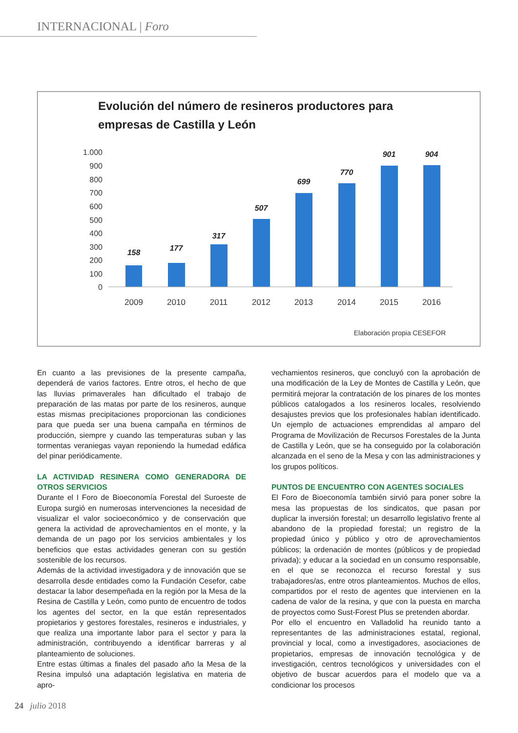INTERNACIONAL | Foro
Evolución del número de resineros productores para
empresas de Castilla y León
1.000
900
800
700
600
500
400
300
200
100
0
158
177
317
507
699
770
901
904
2009
2010
2011
2012
2013
2014
2015
2016
Elaboración propia CESEFOR
En cuanto a las previsiones de la presente campaña, dependerá de varios factores. Entre otros, el hecho de que las lluvias primaverales han dificultado el trabajo de preparación de las matas por parte de los resineros, aunque estas mismas precipitaciones proporcionan las condiciones para que pueda ser una buena campaña en términos de producción, siempre y cuando las temperaturas suban y las tormentas veraniegas vayan reponiendo la humedad edáfica del pinar periódicamente.
LA ACTIVIDAD RESINERA COMO GENERADORA DE OTROS SERVICIOS
Durante el I Foro de Bioeconomía Forestal del Suroeste de Europa surgió en numerosas intervenciones la necesidad de visualizar el valor socioeconómico y de conservación que genera la actividad de aprovechamientos en el monte, y la demanda de un pago por los servicios ambientales y los beneficios que estas actividades generan con su gestión sostenible de los recursos.
Además de la actividad investigadora y de innovación que se desarrolla desde entidades como la Fundación Cesefor, cabe destacar la labor desempeñada en la región por la Mesa de la Resina de Castilla y León, como punto de encuentro de todos los agentes del sector, en la que están representados propietarios y gestores forestales, resineros e industriales, y que realiza una importante labor para el sector y para la administración, contribuyendo a identificar barreras y al planteamiento de soluciones.
Entre estas últimas a finales del pasado año la Mesa de la Resina impulsó una adaptación legislativa en materia de apro-
vechamientos resineros, que concluyó con la aprobación de una modificación de la Ley de Montes de Castilla y León, que permitirá mejorar la contratación de los pinares de los montes públicos catalogados a los resineros locales, resolviendo desajustes previos que los profesionales habían identificado. Un ejemplo de actuaciones emprendidas al amparo del Programa de Movilización de Recursos Forestales de la Junta de Castilla y León, que se ha conseguido por la colaboración alcanzada en el seno de la Mesa y con las administraciones y los grupos políticos.
PUNTOS DE ENCUENTRO CON AGENTES SOCIALES
El Foro de Bioeconomía también sirvió para poner sobre la mesa las propuestas de los sindicatos, que pasan por duplicar la inversión forestal; un desarrollo legislativo frente al abandono de la propiedad forestal; un registro de la propiedad único y público y otro de aprovechamientos públicos; la ordenación de montes (públicos y de propiedad privada); y educar a la sociedad en un consumo responsable, en el que se reconozca el recurso forestal y sus trabajadores/as, entre otros planteamientos. Muchos de ellos, compartidos por el resto de agentes que intervienen en la cadena de valor de la resina, y que con la puesta en marcha de proyectos como Sust-Forest Plus se pretenden abordar.
Por ello el encuentro en Valladolid ha reunido tanto a representantes de las administraciones estatal, regional, provincial y local, como a investigadores, asociaciones de propietarios, empresas de innovación tecnológica y de investigación, centros tecnológicos y universidades con el objetivo de buscar acuerdos para el modelo que va a condicionar los procesos
24 julio 2018